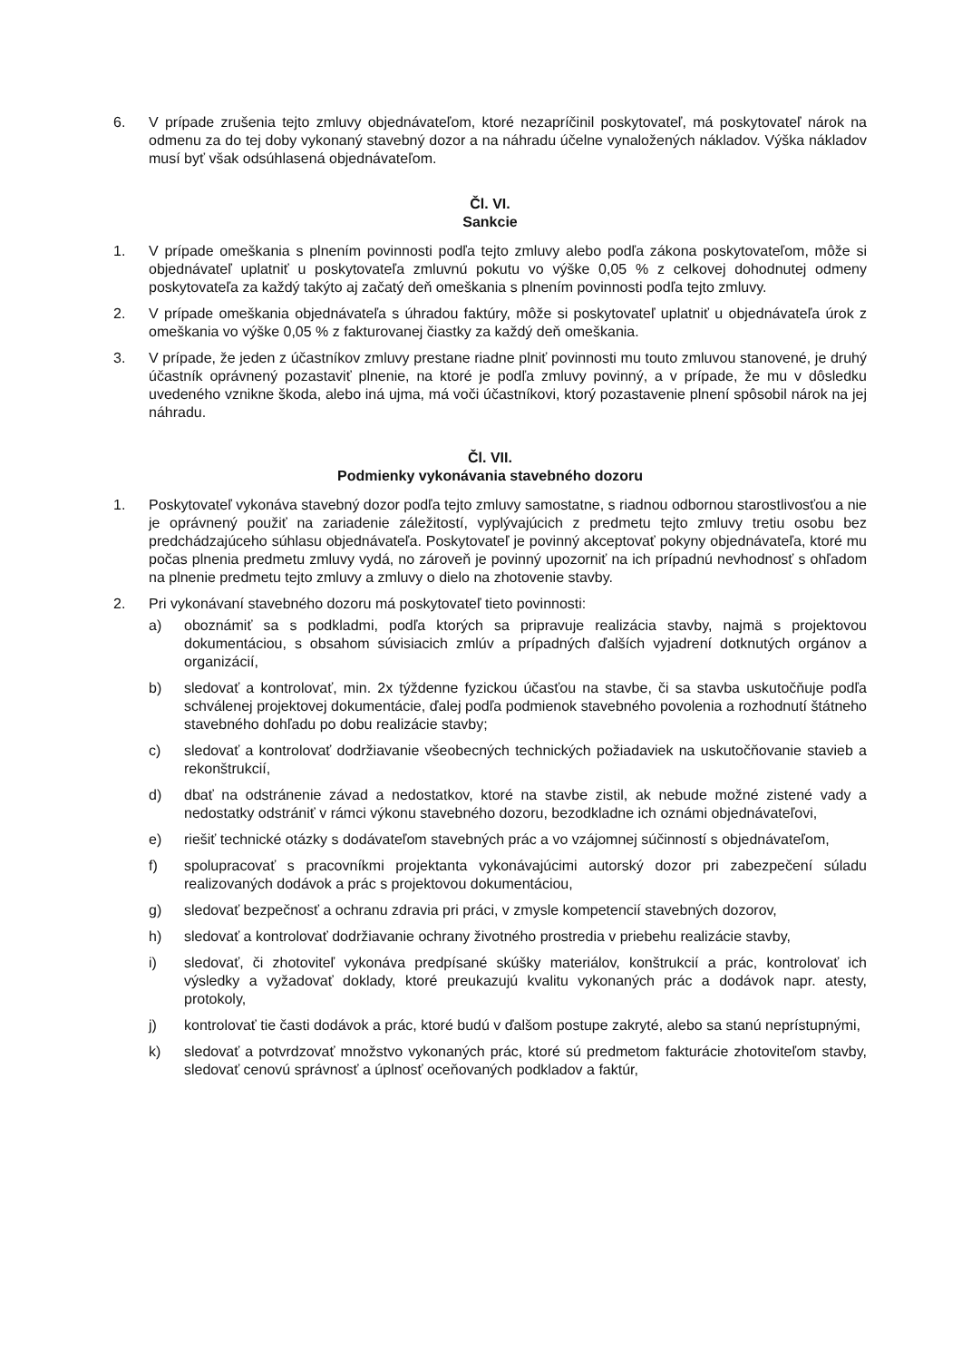6. V prípade zrušenia tejto zmluvy objednávateľom, ktoré nezapríčinil poskytovateľ, má poskytovateľ nárok na odmenu za do tej doby vykonaný stavebný dozor a na náhradu účelne vynaložených nákladov. Výška nákladov musí byť však odsúhlasená objednávateľom.
Čl. VI.
Sankcie
1. V prípade omeškania s plnením povinnosti podľa tejto zmluvy alebo podľa zákona poskytovateľom, môže si objednávateľ uplatniť u poskytovateľa zmluvnú pokutu vo výške 0,05 % z celkovej dohodnutej odmeny poskytovateľa za každý takýto aj začatý deň omeškania s plnením povinnosti podľa tejto zmluvy.
2. V prípade omeškania objednávateľa s úhradou faktúry, môže si poskytovateľ uplatniť u objednávateľa úrok z omeškania vo výške 0,05 % z fakturovanej čiastky za každý deň omeškania.
3. V prípade, že jeden z účastníkov zmluvy prestane riadne plniť povinnosti mu touto zmluvou stanovené, je druhý účastník oprávnený pozastaviť plnenie, na ktoré je podľa zmluvy povinný, a v prípade, že mu v dôsledku uvedeného vznikne škoda, alebo iná ujma, má voči účastníkovi, ktorý pozastavenie plnení spôsobil nárok na jej náhradu.
Čl. VII.
Podmienky vykonávania stavebného dozoru
1. Poskytovateľ vykonáva stavebný dozor podľa tejto zmluvy samostatne, s riadnou odbornou starostlivosťou a nie je oprávnený použiť na zariadenie záležitostí, vyplývajúcich z predmetu tejto zmluvy tretiu osobu bez predchádzajúceho súhlasu objednávateľa. Poskytovateľ je povinný akceptovať pokyny objednávateľa, ktoré mu počas plnenia predmetu zmluvy vydá, no zároveň je povinný upozorniť na ich prípadnú nevhodnosť s ohľadom na plnenie predmetu tejto zmluvy a zmluvy o dielo na zhotovenie stavby.
2. Pri vykonávaní stavebného dozoru má poskytovateľ tieto povinnosti:
a) oboznámiť sa s podkladmi, podľa ktorých sa pripravuje realizácia stavby, najmä s projektovou dokumentáciou, s obsahom súvisiacich zmlúv a prípadných ďalších vyjadrení dotknutých orgánov a organizácií,
b) sledovať a kontrolovať, min. 2x týždenne fyzickou účasťou na stavbe, či sa stavba uskutočňuje podľa schválenej projektovej dokumentácie, ďalej podľa podmienok stavebného povolenia a rozhodnutí štátneho stavebného dohľadu po dobu realizácie stavby;
c) sledovať a kontrolovať dodržiavanie všeobecných technických požiadaviek na uskutočňovanie stavieb a rekonštrukcií,
d) dbať na odstránenie závad a nedostatkov, ktoré na stavbe zistil, ak nebude možné zistené vady a nedostatky odstrániť v rámci výkonu stavebného dozoru, bezodkladne ich oznámi objednávateľovi,
e) riešiť technické otázky s dodávateľom stavebných prác a vo vzájomnej súčinností s objednávateľom,
f) spolupracovať s pracovníkmi projektanta vykonávajúcimi autorský dozor pri zabezpečení súladu realizovaných dodávok a prác s projektovou dokumentáciou,
g) sledovať bezpečnosť a ochranu zdravia pri práci, v zmysle kompetencií stavebných dozorov,
h) sledovať a kontrolovať dodržiavanie ochrany životného prostredia v priebehu realizácie stavby,
i) sledovať, či zhotoviteľ vykonáva predpísané skúšky materiálov, konštrukcií a prác, kontrolovať ich výsledky a vyžadovať doklady, ktoré preukazujú kvalitu vykonaných prác a dodávok napr. atesty, protokoly,
j) kontrolovať tie časti dodávok a prác, ktoré budú v ďalšom postupe zakryté, alebo sa stanú neprístupnými,
k) sledovať a potvrdzovať množstvo vykonaných prác, ktoré sú predmetom fakturácie zhotoviteľom stavby, sledovať cenovú správnosť a úplnosť oceňovaných podkladov a faktúr,